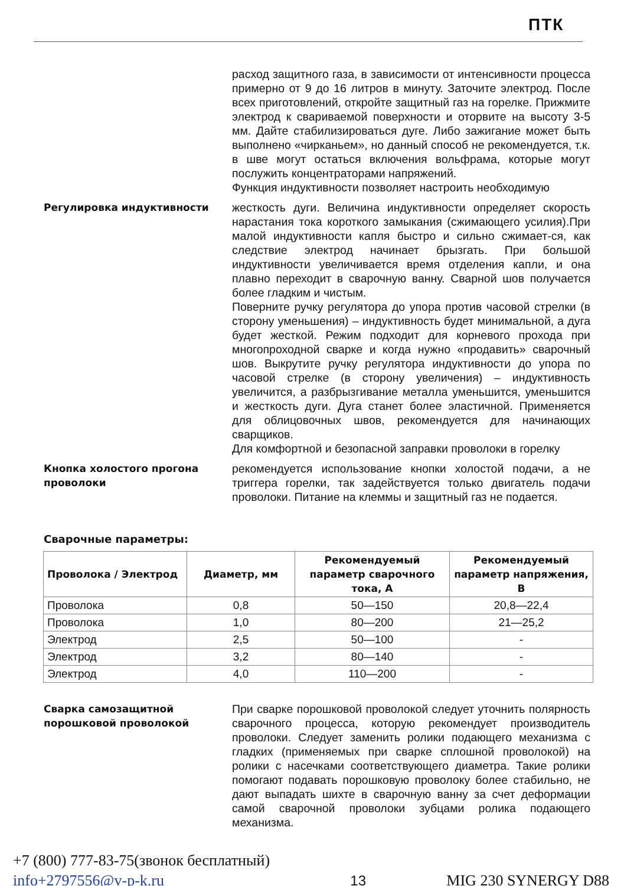ПТК
расход защитного газа, в зависимости от интенсивности процесса примерно от 9 до 16 литров в минуту. Заточите электрод. После всех приготовлений, откройте защитный газ на горелке. Прижмите электрод к свариваемой поверхности и оторвите на высоту 3-5 мм. Дайте стабилизироваться дуге. Либо зажигание может быть выполнено «чирканьем», но данный способ не рекомендуется, т.к. в шве могут остаться включения вольфрама, которые могут послужить концентраторами напряжений.
Функция индуктивности позволяет настроить необходимую
Регулировка индуктивности жесткость дуги. Величина индуктивности определяет скорость нарастания тока короткого замыкания (сжимающего усилия).При малой индуктивности капля быстро и сильно сжимает-ся, как следствие электрод начинает брызгать. При большой индуктивности увеличивается время отделения капли, и она плавно переходит в сварочную ванну. Сварной шов получается более гладким и чистым.
Поверните ручку регулятора до упора против часовой стрелки (в сторону уменьшения) – индуктивность будет минимальной, а дуга будет жесткой. Режим подходит для корневого прохода при многопроходной сварке и когда нужно «продавить» сварочный шов. Выкрутите ручку регулятора индуктивности до упора по часовой стрелке (в сторону увеличения) – индуктивность увеличится, а разбрызгивание металла уменьшится, уменьшится и жесткость дуги. Дуга станет более эластичной. Применяется для облицовочных швов, рекомендуется для начинающих сварщиков.
Для комфортной и безопасной заправки проволоки в горелку
Кнопка холостого прогона проволоки
рекомендуется использование кнопки холостой подачи, а не триггера горелки, так задействуется только двигатель подачи проволоки. Питание на клеммы и защитный газ не подается.
Сварочные параметры:
| Проволока / Электрод | Диаметр, мм | Рекомендуемый параметр сварочного тока, А | Рекомендуемый параметр напряжения, В |
| --- | --- | --- | --- |
| Проволока | 0,8 | 50—150 | 20,8—22,4 |
| Проволока | 1,0 | 80—200 | 21—25,2 |
| Электрод | 2,5 | 50—100 | - |
| Электрод | 3,2 | 80—140 | - |
| Электрод | 4,0 | 110—200 | - |
Сварка самозащитной порошковой проволокой
При сварке порошковой проволокой следует уточнить полярность сварочного процесса, которую рекомендует производитель проволоки. Следует заменить ролики подающего механизма с гладких (применяемых при сварке сплошной проволокой) на ролики с насечками соответствующего диаметра. Такие ролики помогают подавать порошковую проволоку более стабильно, не дают выпадать шихте в сварочную ванну за счет деформации самой сварочной проволоки зубцами ролика подающего механизма.
+7 (800) 777-83-75(звонок бесплатный)
info+2797556@v-p-k.ru
13
MIG 230 SYNERGY D88